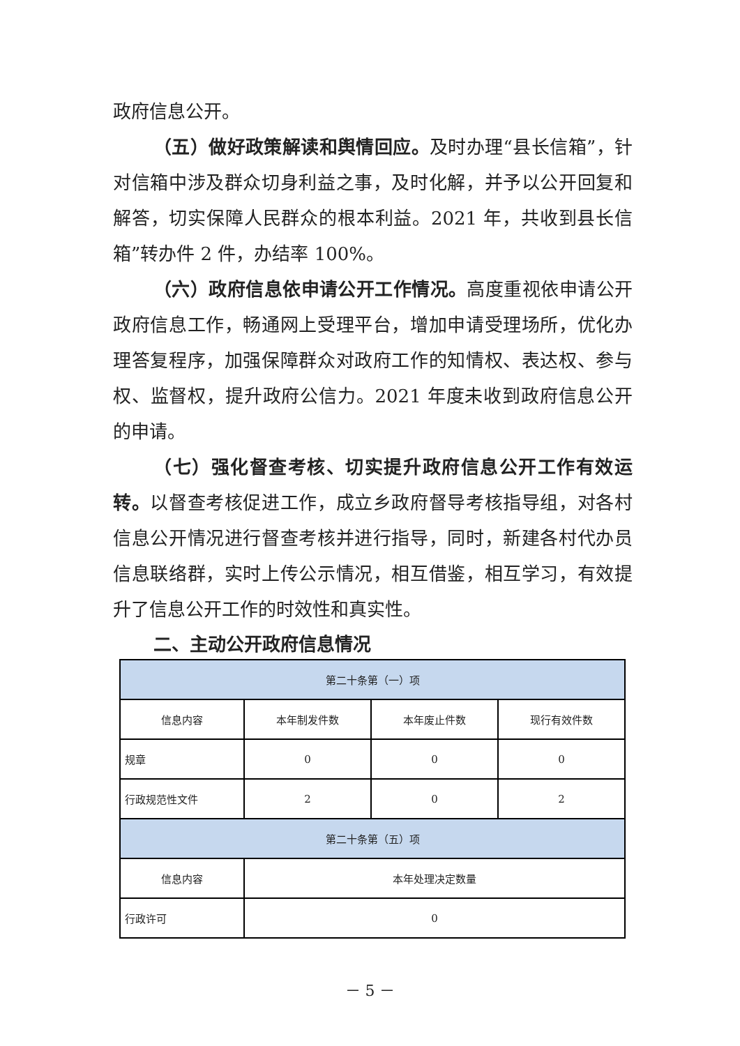政府信息公开。
（五）做好政策解读和舆情回应。及时办理“县长信箱”，针对信箱中涉及群众切身利益之事，及时化解，并予以公开回复和解答，切实保障人民群众的根本利益。2021 年，共收到县长信箱”转办件 2 件，办结率 100%。
（六）政府信息依申请公开工作情况。高度重视依申请公开政府信息工作，畅通网上受理平台，增加申请受理场所，优化办理答复程序，加强保障群众对政府工作的知情权、表达权、参与权、监督权，提升政府公信力。2021 年度未收到政府信息公开的申请。
（七）强化督查考核、切实提升政府信息公开工作有效运转。以督查考核促进工作，成立乡政府督导考核指导组，对各村信息公开情况进行督查考核并进行指导，同时，新建各村代办员信息联络群，实时上传公示情况，相互借鉴，相互学习，有效提升了信息公开工作的时效性和真实性。
二、主动公开政府信息情况
| 第二十条第（一）项 | | | |
| 信息内容 | 本年制发件数 | 本年废止件数 | 现行有效件数 |
| 规章 | 0 | 0 | 0 |
| 行政规范性文件 | 2 | 0 | 2 |
| 第二十条第（五）项 | | | |
| 信息内容 | 本年处理决定数量 | | |
| 行政许可 | 0 | | |
－ 5 －